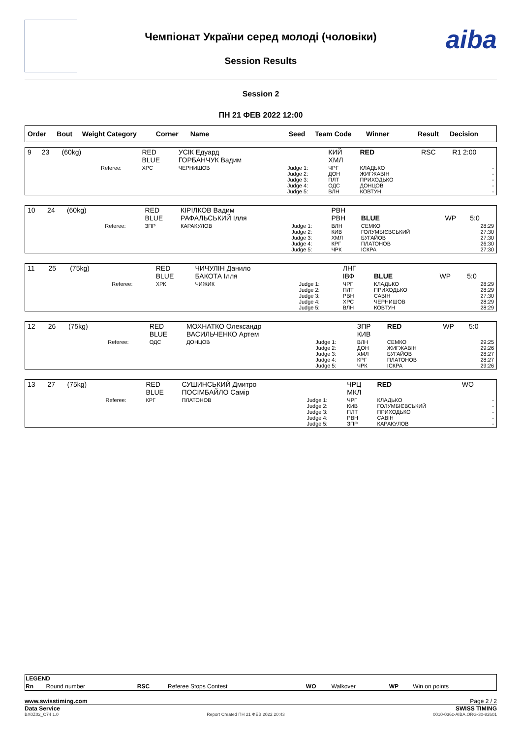Чемпіонат України серед молоді (чоловіки)
Session Results
aiba
Session 2
ПН 21 ФЕВ 2022 12:00
| Order | Bout | Weight Category | Corner | Name | Seed | Team Code | Winner | Result | Decision |
| --- | --- | --- | --- | --- | --- | --- | --- | --- | --- |
| 9 | 23 | (60kg) | | RED BLUE | УСІК Едуард ГОРБАНЧУК Вадим | | КИЙ ХМЛ | RED | RSC | R1 2:00 |
| | | | Referee: | ХРС | ЧЕРНИШОВ | Judge 1: Judge 2: Judge 3: Judge 4: Judge 5: | ЧРГ ДОН ПЛТ ОДС ВЛН | КЛАДЬКО ЖИГЖАВІН ПРИХОДЬКО ДОНЦОВ КОВТУН | | - - - - - |
| 10 | 24 | (60kg) | | RED BLUE | КІРІЛКОВ Вадим РАФАЛЬСЬКИЙ Ілля | | РВН РВН | BLUE | WP | 5:0 |
| | | | Referee: | ЗПР | КАРАКУЛОВ | Judge 1: Judge 2: Judge 3: Judge 4: Judge 5: | ВЛН КИВ ХМЛ КРГ ЧРК | СЕМКО ГОЛУМБІЄВСЬКИЙ БУГАЙОВ ПЛАТОНОВ ІСКРА | | 28:29 27:30 27:30 26:30 27:30 |
| 11 | 25 | (75kg) | | RED BLUE | ЧИЧУЛІН Данило БАКОТА Ілля | | ЛНГ ІВФ | BLUE | WP | 5:0 |
| | | | Referee: | ХРК | ЧИЖИК | Judge 1: Judge 2: Judge 3: Judge 4: Judge 5: | ЧРГ ПЛТ РВН ХРС ВЛН | КЛАДЬКО ПРИХОДЬКО САВІН ЧЕРНИШОВ КОВТУН | | 28:29 28:29 27:30 28:29 28:29 |
| 12 | 26 | (75kg) | | RED BLUE | МОХНАТКО Олександр ВАСИЛЬЧЕНКО Артем | | ЗПР КИВ | RED | WP | 5:0 |
| | | | Referee: | ОДС | ДОНЦОВ | Judge 1: Judge 2: Judge 3: Judge 4: Judge 5: | ВЛН ДОН ХМЛ КРГ ЧРК | СЕМКО ЖИГЖАВІН БУГАЙОВ ПЛАТОНОВ ІСКРА | | 29:25 29:26 28:27 28:27 29:26 |
| 13 | 27 | (75kg) | | RED BLUE | СУШИНСЬКИЙ Дмитро ПОСІМБАЙЛО Самір | | ЧРЦ МКЛ | RED | WO | |
| | | | Referee: | КРГ | ПЛАТОНОВ | Judge 1: Judge 2: Judge 3: Judge 4: Judge 5: | ЧРГ КИВ ПЛТ РВН ЗПР | КЛАДЬКО ГОЛУМБІЄВСЬКИЙ ПРИХОДЬКО САВІН КАРАКУЛОВ | | - - - - - |
| LEGEND | | | | | | | |
| Rn | Round number | RSC | Referee Stops Contest | WO | Walkover | WP | Win on points |
www.swisstiming.com Page 2 / 2
Data Service SWISS TIMING
BX0Z02_C74 1.0 Report Created ПН 21 ФЕВ 2022 20:43 0010-036c-AIBA.ORG-30-82601